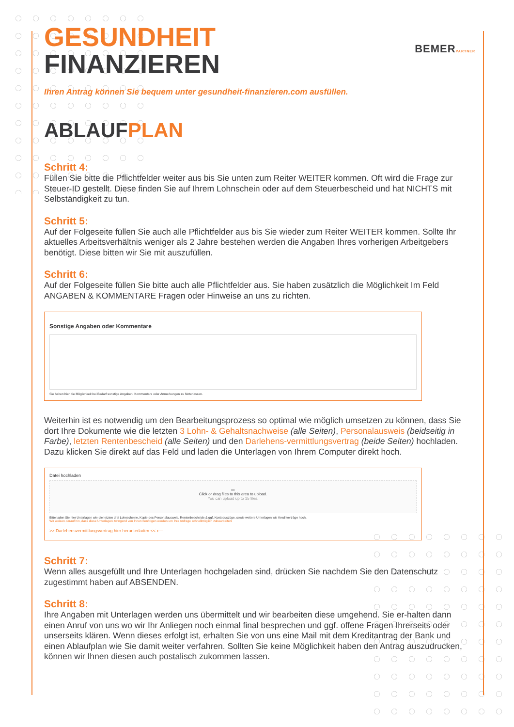BEMERPARTNER
GESUNDHEIT
FINANZIEREN
Ihren Antrag können Sie bequem unter gesundheit-finanzieren.com ausfüllen.
ABLAUFPLAN
Schritt 4:
Füllen Sie bitte die Pflichtfelder weiter aus bis Sie unten zum Reiter WEITER kommen. Oft wird die Frage zur Steuer-ID gestellt. Diese finden Sie auf Ihrem Lohnschein oder auf dem Steuerbescheid und hat NICHTS mit Selbständigkeit zu tun.
Schritt 5:
Auf der Folgeseite füllen Sie auch alle Pflichtfelder aus bis Sie wieder zum Reiter WEITER kommen. Sollte Ihr aktuelles Arbeitsverhältnis weniger als 2 Jahre bestehen werden die Angaben Ihres vorherigen Arbeitgebers benötigt. Diese bitten wir Sie mit auszufüllen.
Schritt 6:
Auf der Folgeseite füllen Sie bitte auch alle Pflichtfelder aus. Sie haben zusätzlich die Möglichkeit Im Feld ANGABEN & KOMMENTARE Fragen oder Hinweise an uns zu richten.
Sonstige Angaben oder Kommentare
Sie haben hier die Möglichkeit bei Bedarf sonstige Angaben, Kommentare oder Anmerkungen zu hinterlassen.
Weiterhin ist es notwendig um den Bearbeitungsprozess so optimal wie möglich umsetzen zu können, dass Sie dort Ihre Dokumente wie die letzten 3 Lohn- & Gehaltsnachweise (alle Seiten), Personalausweis (beidseitig in Farbe), letzten Rentenbescheid (alle Seiten) und den Darlehens-vermittlungsvertrag (beide Seiten) hochladen. Dazu klicken Sie direkt auf das Feld und laden die Unterlagen von Ihrem Computer direkt hoch.
Datei hochladen
▭
Click or drag files to this area to upload.
You can upload up to 15 files.
Bitte laden Sie hier Unterlagen wie die letzten drei Lohnscheine, Kopie des Personalausweis, Rentenbescheide & ggf. Kontoauszüge, sowie weitere Unterlagen wie Kreditverträge hoch.
Wir weisen darauf hin, dass diese Unterlagen zwingend von Ihnen benötigen werden um Ihre Anfrage schnellmöglich zubearbeiten!
>> Darlehensvermittlungsvertrag hier herunterladen << ⟵
Schritt 7:
Wenn alles ausgefüllt und Ihre Unterlagen hochgeladen sind, drücken Sie nachdem Sie den Datenschutz zugestimmt haben auf ABSENDEN.
Schritt 8:
Ihre Angaben mit Unterlagen werden uns übermittelt und wir bearbeiten diese umgehend. Sie er-halten dann einen Anruf von uns wo wir Ihr Anliegen noch einmal final besprechen und ggf. offene Fragen Ihrerseits oder unserseits klären. Wenn dieses erfolgt ist, erhalten Sie von uns eine Mail mit dem Kreditantrag der Bank und einen Ablaufplan wie Sie damit weiter verfahren. Sollten Sie keine Möglichkeit haben den Antrag auszudrucken, können wir Ihnen diesen auch postalisch zukommen lassen.